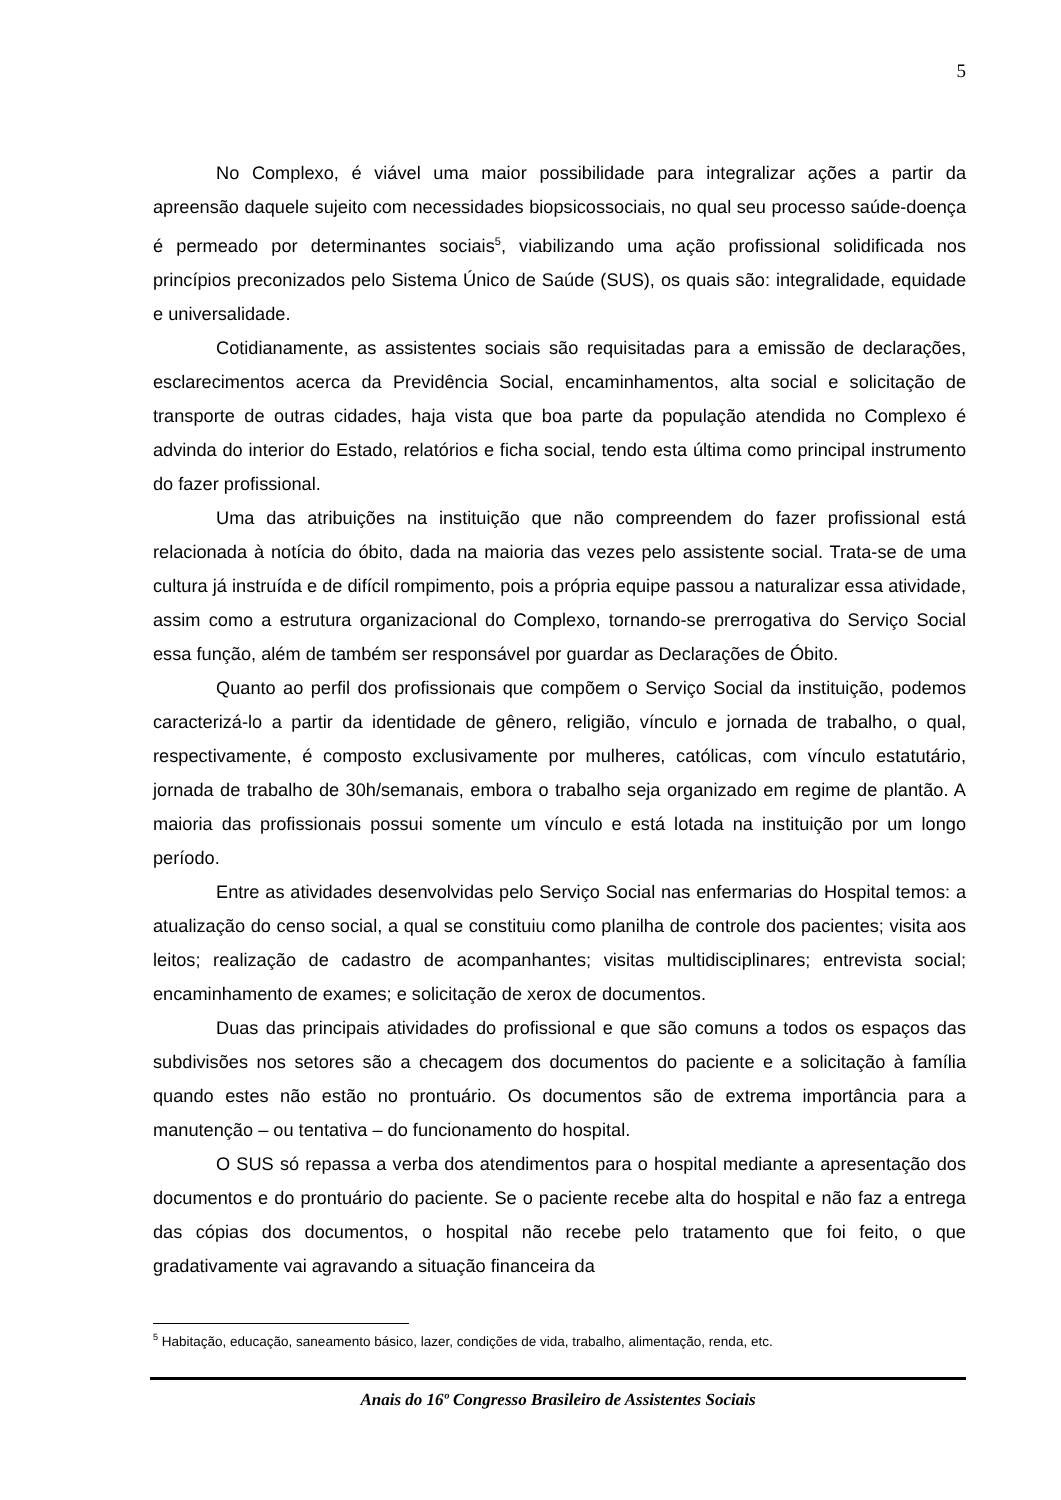5
No Complexo, é viável uma maior possibilidade para integralizar ações a partir da apreensão daquele sujeito com necessidades biopsicossociais, no qual seu processo saúde-doença é permeado por determinantes sociais<sup>5</sup>, viabilizando uma ação profissional solidificada nos princípios preconizados pelo Sistema Único de Saúde (SUS), os quais são: integralidade, equidade e universalidade.
Cotidianamente, as assistentes sociais são requisitadas para a emissão de declarações, esclarecimentos acerca da Previdência Social, encaminhamentos, alta social e solicitação de transporte de outras cidades, haja vista que boa parte da população atendida no Complexo é advinda do interior do Estado, relatórios e ficha social, tendo esta última como principal instrumento do fazer profissional.
Uma das atribuições na instituição que não compreendem do fazer profissional está relacionada à notícia do óbito, dada na maioria das vezes pelo assistente social. Trata-se de uma cultura já instruída e de difícil rompimento, pois a própria equipe passou a naturalizar essa atividade, assim como a estrutura organizacional do Complexo, tornando-se prerrogativa do Serviço Social essa função, além de também ser responsável por guardar as Declarações de Óbito.
Quanto ao perfil dos profissionais que compõem o Serviço Social da instituição, podemos caracterizá-lo a partir da identidade de gênero, religião, vínculo e jornada de trabalho, o qual, respectivamente, é composto exclusivamente por mulheres, católicas, com vínculo estatutário, jornada de trabalho de 30h/semanais, embora o trabalho seja organizado em regime de plantão. A maioria das profissionais possui somente um vínculo e está lotada na instituição por um longo período.
Entre as atividades desenvolvidas pelo Serviço Social nas enfermarias do Hospital temos: a atualização do censo social, a qual se constituiu como planilha de controle dos pacientes; visita aos leitos; realização de cadastro de acompanhantes; visitas multidisciplinares; entrevista social; encaminhamento de exames; e solicitação de xerox de documentos.
Duas das principais atividades do profissional e que são comuns a todos os espaços das subdivisões nos setores são a checagem dos documentos do paciente e a solicitação à família quando estes não estão no prontuário. Os documentos são de extrema importância para a manutenção – ou tentativa – do funcionamento do hospital.
O SUS só repassa a verba dos atendimentos para o hospital mediante a apresentação dos documentos e do prontuário do paciente. Se o paciente recebe alta do hospital e não faz a entrega das cópias dos documentos, o hospital não recebe pelo tratamento que foi feito, o que gradativamente vai agravando a situação financeira da
<sup>5</sup> Habitação, educação, saneamento básico, lazer, condições de vida, trabalho, alimentação, renda, etc.
Anais do 16º Congresso Brasileiro de Assistentes Sociais